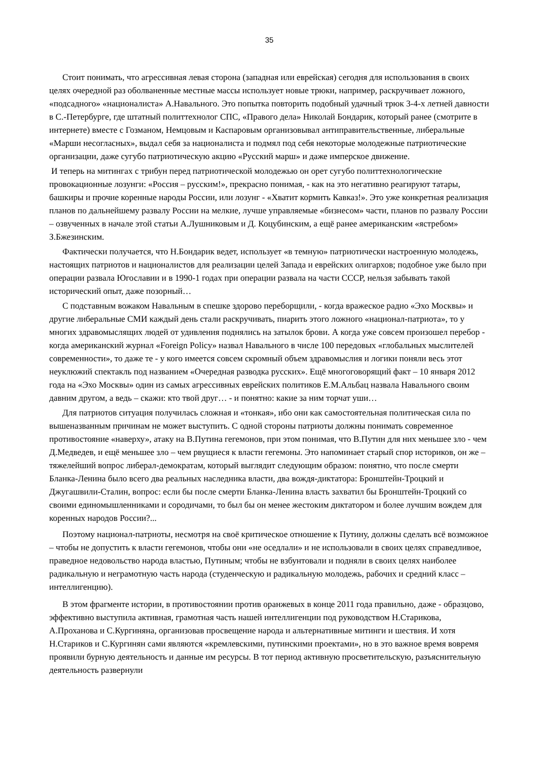35
Стоит понимать, что агрессивная левая сторона (западная или еврейская) сегодня для использования в своих целях очередной раз оболваненные местные массы использует новые трюки, например, раскручивает ложного, «подсадного» «националиста» А.Навального. Это попытка повторить подобный удачный трюк 3-4-х летней давности в С.-Петербурге, где штатный политтехнолог СПС, «Правого дела» Николай Бондарик, который ранее (смотрите в интернете) вместе с Гозманом, Немцовым и Каспаровым организовывал антиправительственные, либеральные «Марши несогласных», выдал себя за националиста и подмял под себя некоторые молодежные патриотические организации, даже сугубо патриотическую акцию «Русский марш» и даже имперское движение.
И теперь на митингах с трибун перед патриотической молодежью он орет сугубо политтехнологические провокационные лозунги: «Россия – русским!», прекрасно понимая, - как на это негативно реагируют татары, башкиры и прочие коренные народы России, или лозунг - «Хватит кормить Кавказ!». Это уже конкретная реализация планов по дальнейшему развалу России на мелкие, лучше управляемые «бизнесом» части, планов по развалу России – озвученных в начале этой статьи А.Лушниковым и Д. Коцубинским, а ещё ранее американским «ястребом» З.Бжезинским.
Фактически получается, что Н.Бондарик ведет, использует «в темную» патриотически настроенную молодежь, настоящих патриотов и националистов для реализации целей Запада и еврейских олигархов; подобное уже было при операции развала Югославии и в 1990-1 годах при операции развала на части СССР, нельзя забывать такой исторический опыт, даже позорный…
С подставным вожаком Навальным в спешке здорово переборщили, - когда вражеское радио «Эхо Москвы» и другие либеральные СМИ каждый день стали раскручивать, пиарить этого ложного «национал-патриота», то у многих здравомыслящих людей от удивления поднялись на затылок брови. А когда уже совсем произошел перебор - когда американский журнал «Foreign Policy» назвал Навального в числе 100 передовых «глобальных мыслителей современности», то даже те - у кого имеется совсем скромный объем здравомыслия и логики поняли весь этот неуклюжий спектакль под названием «Очередная разводка русских». Ещё многоговорящий факт – 10 января 2012 года на «Эхо Москвы» один из самых агрессивных еврейских политиков Е.М.Альбац назвала Навального своим давним другом, а ведь – скажи: кто твой друг… - и понятно: какие за ним торчат уши…
Для патриотов ситуация получилась сложная и «тонкая», ибо они как самостоятельная политическая сила по вышеназванным причинам не может выступить. С одной стороны патриоты должны понимать современное противостояние «наверху», атаку на В.Путина гегемонов, при этом понимая, что В.Путин для них меньшее зло - чем Д.Медведев, и ещё меньшее зло – чем рвущиеся к власти гегемоны. Это напоминает старый спор историков, он же – тяжелейший вопрос либерал-демократам, который выглядит следующим образом: понятно, что после смерти Бланка-Ленина было всего два реальных наследника власти, два вождя-диктатора: Бронштейн-Троцкий и Джугашвили-Сталин, вопрос: если бы после смерти Бланка-Ленина власть захватил бы Бронштейн-Троцкий со своими единомышленниками и сородичами, то был бы он менее жестоким диктатором и более лучшим вождем для коренных народов России?...
Поэтому национал-патриоты, несмотря на своё критическое отношение к Путину, должны сделать всё возможное – чтобы не допустить к власти гегемонов, чтобы они «не оседлали» и не использовали в своих целях справедливое, праведное недовольство народа властью, Путиным; чтобы не взбунтовали и подняли в своих целях наиболее радикальную и неграмотную часть народа (студенческую и радикальную молодежь, рабочих и средний класс – интеллигенцию).
В этом фрагменте истории, в противостоянии против оранжевых в конце 2011 года правильно, даже - образцово, эффективно выступила активная, грамотная часть нашей интеллигенции под руководством Н.Старикова, А.Проханова и С.Кургиняна, организовав просвещение народа и альтернативные митинги и шествия. И хотя Н.Стариков и С.Кургинян сами являются «кремлевскими, путинскими проектами», но в это важное время вовремя проявили бурную деятельность и данные им ресурсы. В тот период активную просветительскую, разъяснительную деятельность развернули